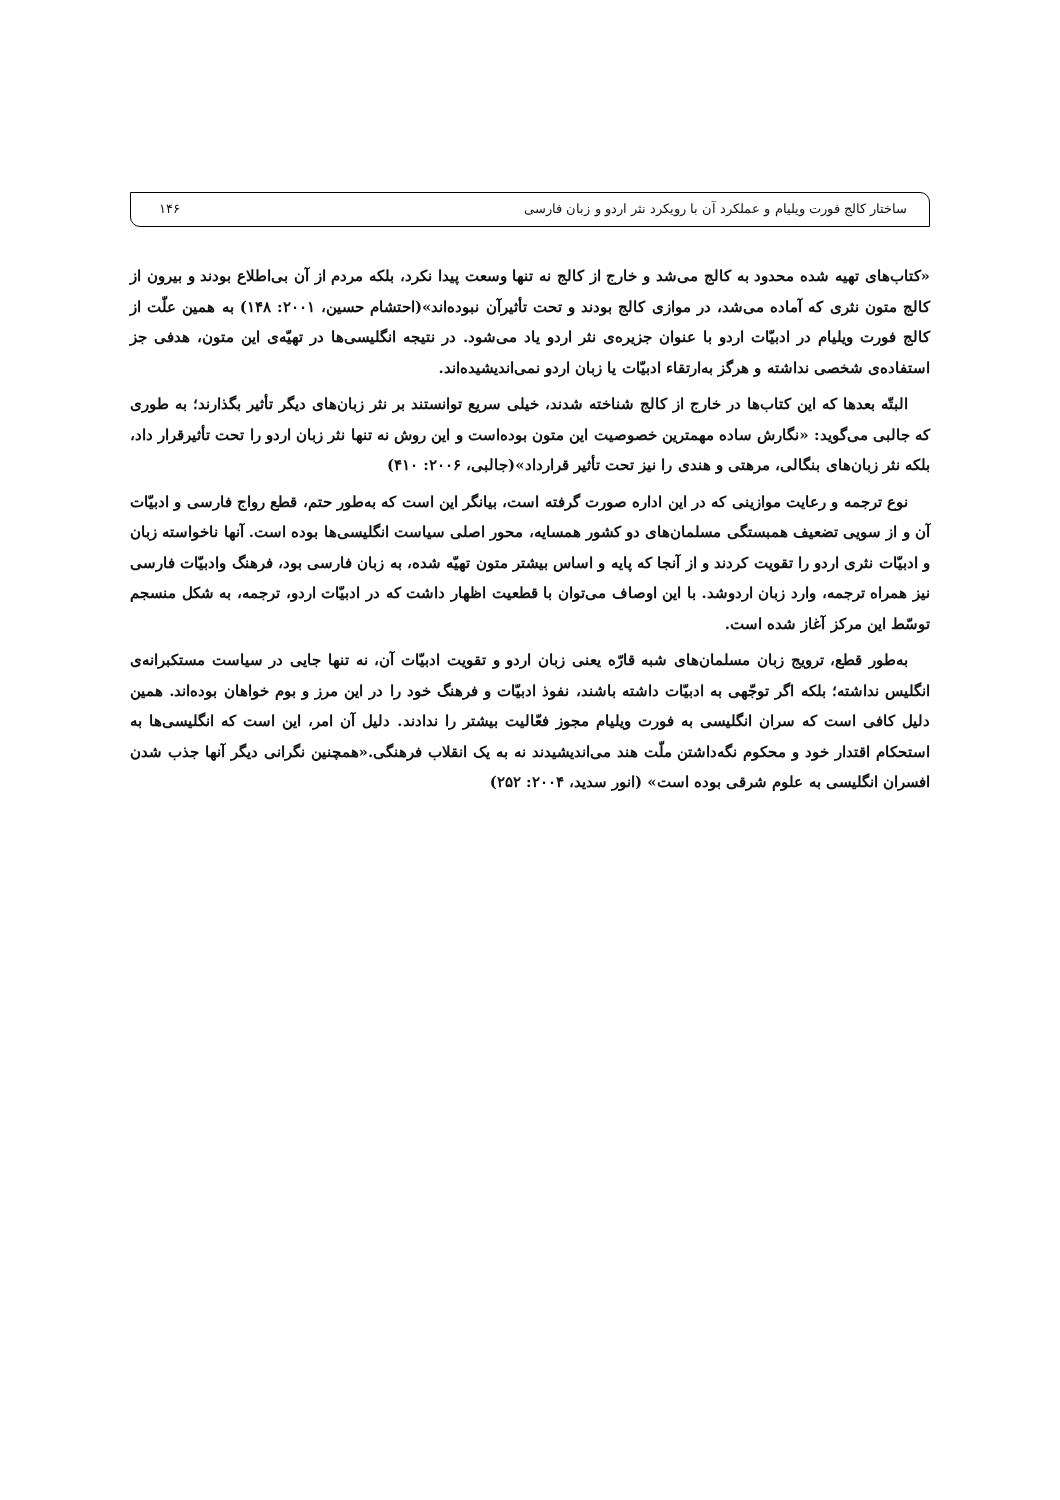ساختار کالج فورت ویلیام و عملکرد آن با رویکرد نثر اردو و زبان فارسی ۱۴۶
«کتاب‌های تهیه شده محدود به کالج می‌شد و خارج از کالج نه تنها وسعت پیدا نکرد، بلکه مردم از آن بی‌اطلاع بودند و بیرون از کالج متون نثری که آماده می‌شد، در موازی کالج بودند و تحت تأثیرآن نبوده‌اند»(احتشام حسین، ۲۰۰۱: ۱۴۸) به همین علّت از کالج فورت ویلیام در ادبیّات اردو با عنوان جزیره‌ی نثر اردو یاد می‌شود. در نتیجه انگلیسی‌ها در تهیّه‌ی این متون، هدفی جز استفاده‌ی شخصی نداشته و هرگز به‌ارتقاء ادبیّات یا زبان اردو نمی‌اندیشیده‌اند.
البتّه بعدها که این کتاب‌ها در خارج از کالج شناخته شدند، خیلی سریع توانستند بر نثر زبان‌های دیگر تأثیر بگذارند؛ به طوری که جالبی می‌گوید: «نگارش ساده مهمترین خصوصیت این متون بوده‌است و این روش نه تنها نثر زبان اردو را تحت تأثیرقرار داد، بلکه نثر زبان‌های بنگالی، مرهتی و هندی را نیز تحت تأثیر قرارداد»(جالبی، ۲۰۰۶: ۴۱۰)
نوع ترجمه و رعایت موازینی که در این اداره صورت گرفته است، بیانگر این است که به‌طور حتم، قطع رواج فارسی و ادبیّات آن و از سویی تضعیف همبستگی مسلمان‌های دو کشور همسایه، محور اصلی سیاست انگلیسی‌ها بوده است. آنها ناخواسته زبان و ادبیّات نثری اردو را تقویت کردند و از آنجا که پایه و اساس بیشتر متون تهیّه شده، به زبان فارسی بود، فرهنگ وادبیّات فارسی نیز همراه ترجمه، وارد زبان اردوشد. با این اوصاف می‌توان با قطعیت اظهار داشت که در ادبیّات اردو، ترجمه، به شکل منسجم توسّط این مرکز آغاز شده است.
به‌طور قطع، ترویج زبان مسلمان‌های شبه قارّه یعنی زبان اردو و تقویت ادبیّات آن، نه تنها جایی در سیاست مستکبرانه‌ی انگلیس نداشته؛ بلکه اگر توجّهی به ادبیّات داشته باشند، نفوذ ادبیّات و فرهنگ خود را در این مرز و بوم خواهان بوده‌اند. همین دلیل کافی است که سران انگلیسی به فورت ویلیام مجوز فعّالیت بیشتر را ندادند. دلیل آن امر، این است که انگلیسی‌ها به استحکام اقتدار خود و محکوم نگه‌داشتن ملّت هند می‌اندیشیدند نه به یک انقلاب فرهنگی.«همچنین نگرانی دیگر آنها جذب شدن افسران انگلیسی به علوم شرقی بوده است» (انور سدید، ۲۰۰۴: ۲۵۲)